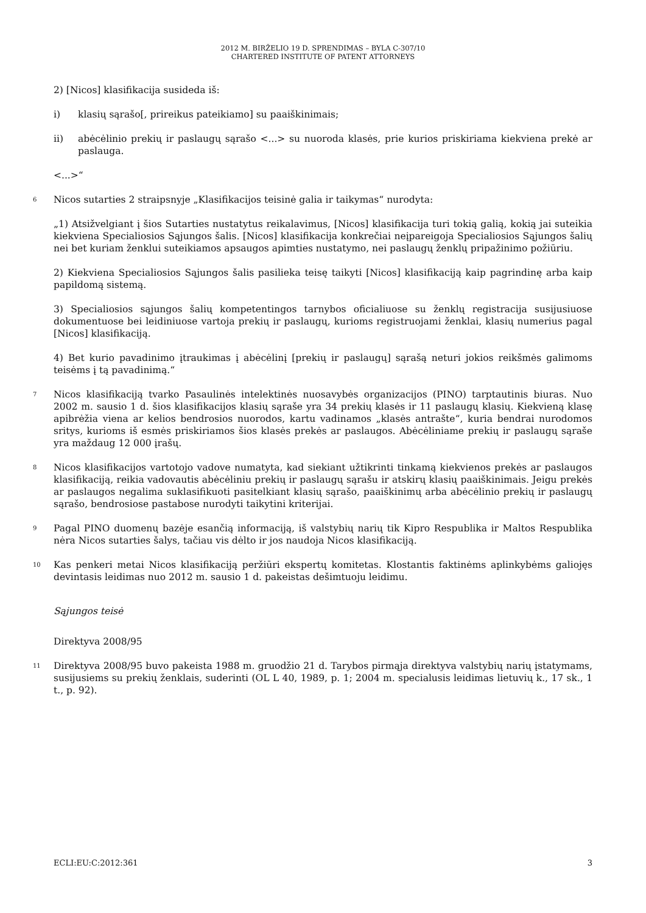2012 M. BIRŽELIO 19 D. SPRENDIMAS – BYLA C-307/10
CHARTERED INSTITUTE OF PATENT ATTORNEYS
2) [Nicos] klasifikacija susideda iš:
i) klasių sąrašo[, prireikus pateikiamo] su paaiškinimais;
ii) abėcėlinio prekių ir paslaugų sąrašo <...> su nuoroda klasės, prie kurios priskiriama kiekviena prekė ar paslauga.
<...>“
6 Nicos sutarties 2 straipsnyje „Klasifikacijos teisinė galia ir taikymas“ nurodyta:
„1) Atsižvelgiant į šios Sutarties nustatytus reikalavimus, [Nicos] klasifikacija turi tokią galią, kokią jai suteikia kiekviena Specialiosios Sąjungos šalis. [Nicos] klasifikacija konkrečiai neįpareigoja Specialiosios Sąjungos šalių nei bet kuriam ženklui suteikiamos apsaugos apimties nustatymo, nei paslaugų ženklų pripažinimo požiūriu.
2) Kiekviena Specialiosios Sąjungos šalis pasilieka teisę taikyti [Nicos] klasifikaciją kaip pagrindinę arba kaip papildomą sistemą.
3) Specialiosios sąjungos šalių kompetentingos tarnybos oficialiuose su ženklų registracija susijusiuose dokumentuose bei leidiniuose vartoja prekių ir paslaugų, kurioms registruojami ženklai, klasių numerius pagal [Nicos] klasifikaciją.
4) Bet kurio pavadinimo įtraukimas į abėcėlinį [prekių ir paslaugų] sąrašą neturi jokios reikšmės galimoms teisėms į tą pavadinimą.“
7 Nicos klasifikaciją tvarko Pasaulinės intelektinės nuosavybės organizacijos (PINO) tarptautinis biuras. Nuo 2002 m. sausio 1 d. šios klasifikacijos klasių sąraše yra 34 prekių klasės ir 11 paslaugų klasių. Kiekvieną klasę apibrėžia viena ar kelios bendrosios nuorodos, kartu vadinamos „klasės antrašte“, kuria bendrai nurodomos sritys, kurioms iš esmės priskiriamos šios klasės prekės ar paslaugos. Abėcėliniame prekių ir paslaugų sąraše yra maždaug 12 000 įrašų.
8 Nicos klasifikacijos vartotojo vadove numatyta, kad siekiant užtikrinti tinkamą kiekvienos prekės ar paslaugos klasifikaciją, reikia vadovautis abėcėliniu prekių ir paslaugų sąrašu ir atskirų klasių paaiškinimais. Jeigu prekės ar paslaugos negalima suklasifikuoti pasitelkiant klasių sąrašo, paaiškinimų arba abėcėlinio prekių ir paslaugų sąrašo, bendrosiose pastabose nurodyti taikytini kriterijai.
9 Pagal PINO duomenų bazėje esančią informaciją, iš valstybių narių tik Kipro Respublika ir Maltos Respublika nėra Nicos sutarties šalys, tačiau vis dėlto ir jos naudoja Nicos klasifikaciją.
10 Kas penkeri metai Nicos klasifikaciją peržiūri ekspertų komitetas. Klostantis faktinėms aplinkybėms galiojęs devintasis leidimas nuo 2012 m. sausio 1 d. pakeistas dešimtuoju leidimu.
Sąjungos teisė
Direktyva 2008/95
11 Direktyva 2008/95 buvo pakeista 1988 m. gruodžio 21 d. Tarybos pirmąja direktyva valstybių narių įstatymams, susijusiems su prekių ženklais, suderinti (OL L 40, 1989, p. 1; 2004 m. specialusis leidimas lietuvių k., 17 sk., 1 t., p. 92).
ECLI:EU:C:2012:361 3